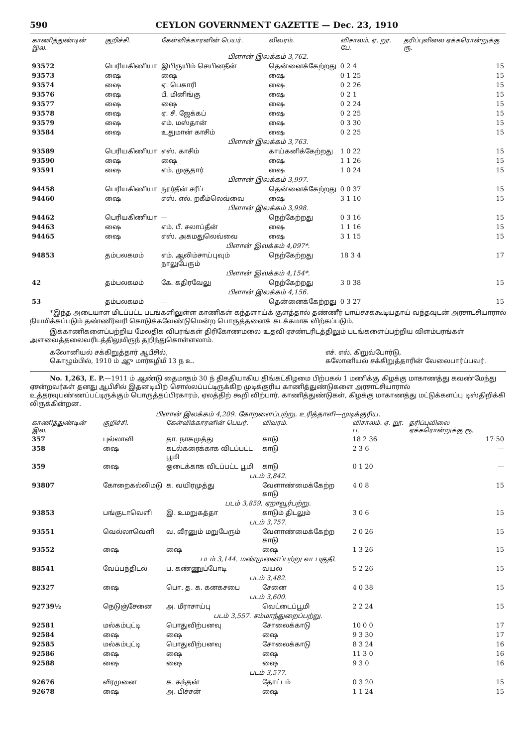590 CEYLON GOVERNMENT GAZETTE — Dec. 23, 1910
| காணித்துண்டின் இல. | குறிச்சி. | கேள்விக்காரனின் பெயர். | விவரம். | விசாலம். ஏ. றூ. பே. | தரிப்புவிலை ஏக்கரொன்றுக்கு ரூ. |
| --- | --- | --- | --- | --- | --- |
| பிளான் இலக்கம் 3,762. | | | | | |
| 93572 | பெரியகிணியா | இபிருயிம் செயினதீன் | தென்னைக்கேற்றது | 0 2 4 | 15 |
| 93573 | ஷை | ஷை | ஷை | 0 1 25 | 15 |
| 93574 | ஷை | ஏ. பெகாரி | ஷை | 0 2 26 | 15 |
| 93576 | ஷை | பீ. மினிங்கு | ஷை | 0 2 1 | 15 |
| 93577 | ஷை | ஷை | ஷை | 0 2 24 | 15 |
| 93578 | ஷை | ஏ. சீ. ஜேக்கப் | ஷை | 0 2 25 | 15 |
| 93579 | ஷை | எம். மஸ்தான் | ஷை | 0 3 30 | 15 |
| 93584 | ஷை | உதுமான் காசிம் | ஷை | 0 2 25 | 15 |
| பிளான் இலக்கம் 3,763. | | | | | |
| 93589 | பெரியகிணியா | எஸ். காசிம் | காய்கனிக்கேற்றது | 1 0 22 | 15 |
| 93590 | ஷை | ஷை | ஷை | 1 1 26 | 15 |
| 93591 | ஷை | எம். முகுதார் | ஷை | 1 0 24 | 15 |
| பிளான் இலக்கம் 3,997. | | | | | |
| 94458 | பெரியகிணியா | நூர்தீன் சரீப் | தென்னைக்கேற்றது | 0 0 37 | 15 |
| 94460 | ஷை | எஸ். எல். றகீம்லெவ்வை | ஷை | 3 1 10 | 15 |
| பிளான் இலக்கம் 3,998. | | | | | |
| 94462 | பெரியகிணியா | — | நெற்கேற்றது | 0 3 16 | 15 |
| 94463 | ஷை | எம். பீ. சலாப்தீன் | ஷை | 1 1 16 | 15 |
| 94465 | ஷை | எஸ். அகமதுலெவ்வை | ஷை | 3 1 15 | 15 |
| பிளான் இலக்கம் 4,097*. | | | | | |
| 94853 | தம்பலகமம் | எம். ஆலிம்சாய்புவும் நாலுபேரும் | நெற்கேற்றது | 18 3 4 | 17 |
| பிளான் இலக்கம் 4,154*. | | | | | |
| 42 | தம்பலகமம் | கே. கதிரவேலு | நெற்கேற்றது | 3 0 38 | 15 |
| பிளான் இலக்கம் 4,156. | | | | | |
| 53 | தம்பலகமம் | — | தென்னைக்கேற்றது | 0 3 27 | 15 |
*இந்த அடையாள மிடப்பட்ட படங்களிலுள்ள காணிகள் கந்தளாய்க் குளத்தால் தண்ணீர் பாய்ச்சக்கூடியதாய் வந்தவுடன் அரசாட்சியாரால் நியமிக்கப்படும் தண்ணீர்வரி கொடுக்கவேண்டுமென்ற பொருத்தனைக் கடக்கமாக விற்கப்படும்.
இக்காணிகளைப்பற்றிய மேலதிக விபரங்கள் திரிகோணமலை உதவி ஏசண்டரிடத்திலும் படங்களைப்பற்றிய விளம்பரங்கள் அளவைத்தலைவரிடத்திலுமிருந் தறிந்துகொள்ளலாம்.
கலோனியல் சக்கிறுத்தார் ஆபீசில்,
கொழும்பில், 1910 ம் ஆு மார்கழிமீ 13 ந உ. எச். எல். கிறுவ்போர்டு,
கலோனியல் சக்கிறுத்தாரின் வேலைபார்ப்பவர்.
No. 1,263, E. P.—1911 ம் ஆண்டு தைமாதம் 30 ந் திகதியாகிய திங்கட்கிழமை பிற்பகல் 1 மணிக்கு கிழக்கு மாகாணத்து கவண்மேந்து ஏசன்றவர்கள் தனது ஆபிசில் இதனடியிற் சொல்லப்பட்டிருக்கிற முடிக்குரிய காணித்துண்டுகளை அரசாட்சியாரால் உத்தரவுபண்ணப்பட்டிருக்கும் பொருத்தப்பிரகாரம், ஏலத்திற் கூறி விற்பார். காணித்துண்டுகள், கிழக்கு மாகாணத்து மட்டுக்களப்பு டிஸ்திறிக்கி லிருக்கின்றன.
பிளான் இலக்கம் 4,209. கோறளைப்பற்று. உரித்தாளி—முடிக்குரிய.
| காணித்துண்டின் இல. | குறிச்சி. | கேள்விக்காரனின் பெயர். | விவரம். | விசாலம். ஏ. றூ. ப. | தரிப்புவிலை ஏக்கரொன்றுக்கு ரூ. |
| --- | --- | --- | --- | --- | --- |
| 357 | புல்லாவி | தா. நாகமுத்து | காடு | 18 2 36 | 17·50 |
| 358 | ஷை | கடல்கரைக்காக விடப்பட்ட பூமி | காடு | 2 3 6 | — |
| 359 | ஷை | ஓடைக்காக விடப்பட்ட பூமி | காடு | 0 1 20 | — |
| படம் 3,842. | | | | | |
| 93807 | கோறைகல்லிமடு | க. வயிரமுத்து | வேளாண்மைக்கேற்ற காடு | 4 0 8 | 15 |
| படம் 3,859. ஏறாவூர்பற்று. | | | | | |
| 93853 | பங்குடாவெளி | இ. உமறுகத்தா | காடும் திடலும் | 3 0 6 | 15 |
| படம் 3,757. | | | | | |
| 93551 | வெல்லாவெளி | வ. வீரனும் மறுபேரும் | வேளாண்மைக்கேற்ற காடு | 2 0 26 | 15 |
| 93552 | ஷை | ஷை | ஷை | 1 3 26 | 15 |
| படம் 3,144. மண்முனைப்பற்று வடபகுதி. | | | | | |
| 88541 | வேப்பந்திடல் | ப. கண்ணுப்போடி | வயல் | 5 2 26 | 15 |
| படம் 3,482. | | | | | |
| 92327 | ஷை | பொ. த. க. கனகசபை | சேனை | 4 0 38 | 15 |
| படம் 3,600. | | | | | |
| 92739½ | நெடுஞ்சேனை | அ. மீராசாய்பு | வெட்டைப்பூமி | 2 2 24 | 15 |
| படம் 3,557. சம்மாந்துறைப்பற்று. | | | | | |
| 92581 | மல்கம்புட்டி | பொதுவிற்பனவு | சோலைக்காடு | 10 0 0 | 17 |
| 92584 | ஷை | ஷை | ஷை | 9 3 30 | 17 |
| 92585 | மல்கம்புட்டி | பொதுவிற்பனவு | சோலைக்காடு | 8 3 24 | 16 |
| 92586 | ஷை | ஷை | ஷை | 11 3 0 | 16 |
| 92588 | ஷை | ஷை | ஷை | 9 3 0 | 16 |
| படம் 3,577. | | | | | |
| 92676 | வீரமுனை | க. கந்தன் | தோட்டம் | 0 3 20 | 15 |
| 92678 | ஷை | அ. பிச்சன் | ஷை | 1 1 24 | 15 |